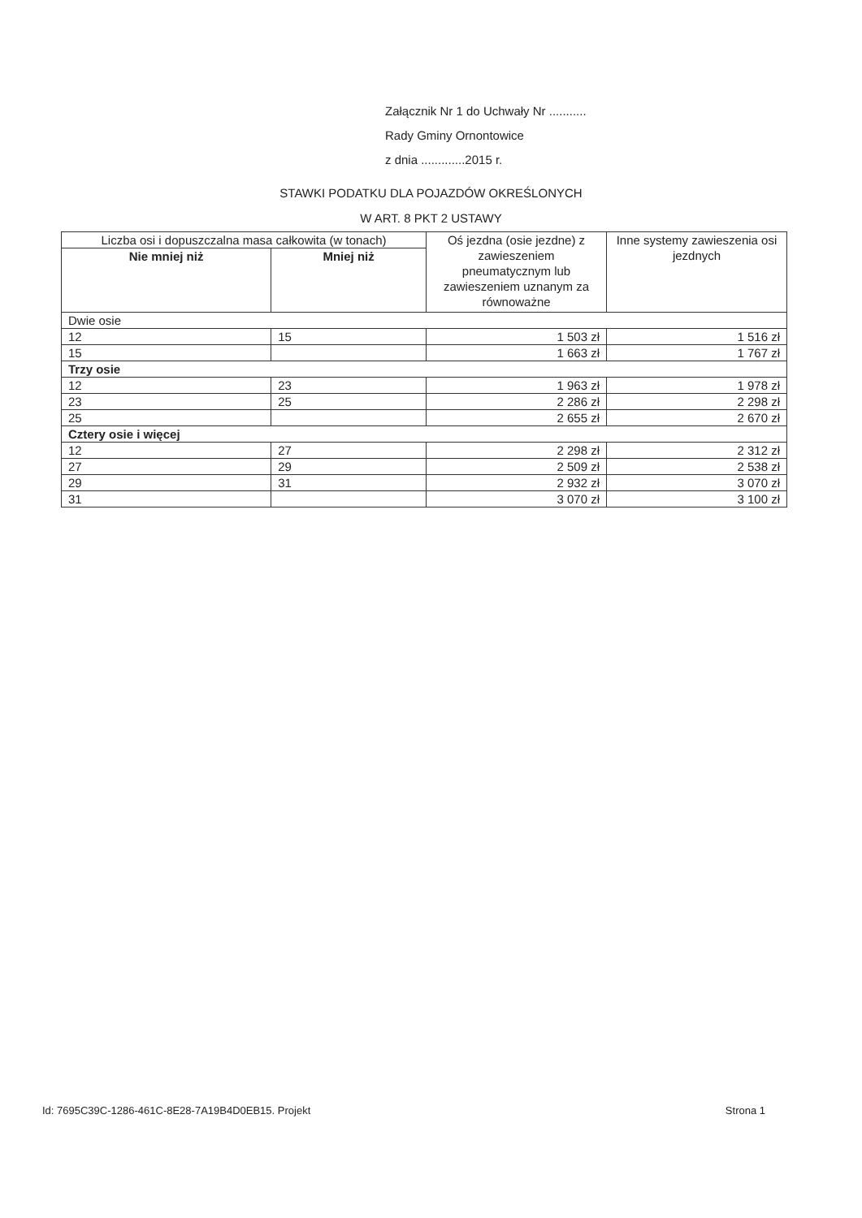Załącznik Nr 1 do Uchwały Nr ...........
Rady Gminy Ornontowice
z dnia .............2015 r.
STAWKI PODATKU DLA POJAZDÓW OKREŚLONYCH
W ART. 8 PKT 2 USTAWY
| Liczba osi i dopuszczalna masa całkowita (w tonach) | | Oś jezdna (osie jezdne) z zawieszeniem pneumatycznym lub zawieszeniem uznanym za równoważne | Inne systemy zawieszenia osi jezdnych |
| --- | --- | --- | --- |
| Nie mniej niż | Mniej niż | | |
| Dwie osie | | | |
| 12 | 15 | 1 503 zł | 1 516 zł |
| 15 | | 1 663 zł | 1 767 zł |
| Trzy osie | | | |
| 12 | 23 | 1 963 zł | 1 978 zł |
| 23 | 25 | 2 286 zł | 2 298 zł |
| 25 | | 2 655 zł | 2 670 zł |
| Cztery osie i więcej | | | |
| 12 | 27 | 2 298 zł | 2 312 zł |
| 27 | 29 | 2 509 zł | 2 538 zł |
| 29 | 31 | 2 932 zł | 3 070 zł |
| 31 | | 3 070 zł | 3 100 zł |
Id: 7695C39C-1286-461C-8E28-7A19B4D0EB15. Projekt Strona 1